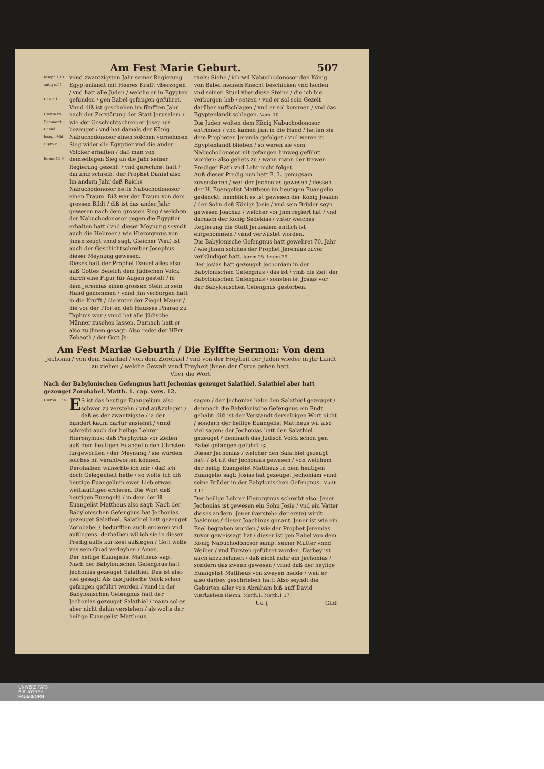Am Fest Marie Geburt. 507
Ioseph l.10 antiq c.11
Dan.2.1
Hieron in Comment. Daniel Ioseph.Vbi supra c.11.
Ierem.43.9
vnnd zwantzigsten Jahr seiner Regierung Egyptenlandt mit Heeres Krafft vberzogen / vnd hatt alle Juden / welche er in Egypten gefunden / gen Babel gefangen geführet. Vnnd diß ist geschehen im fünfften Jahr nach der Zerstörung der Statt Jerusalem / wie der Geschichtschreiber Josephus bezeuget / vnd hat damals der König Nabuchodonosor einen solchen vornehmen Sieg wider die Egyptier vnd die ander Völcker erhalten / daß man von demselbigen Sieg an die Jahr seiner Regierung gezehlt / vnd gerechnet hatt / darumb schreibt der Prophet Daniel also: Im andern Jahr deß Reichs Nabuchodonosor hette Nabuchodonosor einen Traum. Diß war der Traum von dem grossen Bildt / diß ist das ander Jahr gewesen nach dem grossen Sieg / welchen der Nabuchodonosor gegen die Egyptier erhalten hatt / vnd dieser Meynung seyndt auch die Hebreer / wie Hieronymus von jhnen zeugt vnnd sagt. Gleicher Weiß ist auch der Geschichtschreiber Josephus dieser Meynung gewesen.
Dieses hatt der Prophet Daniel alles also auß Gottes Befelch dem Jüdischen Volck durch eine Figur für Augen gestelt / in dem Jeremias einen grossen Stein in sein Hand genommen / vnnd jhn verborgen hatt in die Krufft / die vnter der Ziegel Mauer / die vor der Pforten deß Hausses Pharao zu Taphnis war / vnnd hat alle Jüdische Männer zusehen lassen. Darnach hatt er also zu jhnen gesagt: Also redet der HErr Zebaoth / der Gott Js-
raels: Siehe / ich wil Nabuchodonosor den König von Babel meinen Knecht beschicken vnd hohlen vnd seinen Stuel vber diese Steine / die ich hie verborgen hab / setzen / vnd er sol sein Gezelt darüber auffschlagen / vnd er sol kommen / vnd das Egyptenlandt schlagen. Vers. 10
Die Juden wolten dem König Nabuchodonosor entrinnen / vnd kamen jhm in die Hand / hetten sie dem Propheten Jeremia gefolget / vnd weren in Egyptenlandt blieben / so weren sie vom Nabuchodonosor nit gefangen hinweg geführt worden: also gehets zu / wann mann der trewen Prediger Rath vnd Lehr nicht folget.
Auß dieser Predig nun hatt E. L. genugsam zuverstehen / wer der Jechonias gewesen / dessen der H. Euangelist Mattheus im heutigen Euangelio gedenckt: nemblich es ist gewesen der König Joakim / der Sohn deß Königs Josie / vnd sein Brüder seyn gewesen Joachaz / welcher vor jhm regiert hat / vnd darnach der König Sedekias / vnter welches Regierung die Statt Jerusalem entlich ist eingenommen / vnnd verwüstet worden.
Die Babylonische Gefengnus hatt gewehret 70. Jahr / wie jhnen solches der Prophet Jeremias zuvor verkündiget hatt. Ierem.25. Ierem.29
Der Josias hatt gezeuget Jechoniam in der Babylonischen Gefengnus / das ist / vmb die Zeit der Babylonischen Gefengnus / sonsten ist Josias vor der Babylonischen Gefengnus gestorben.
Am Fest Mariæ Geburth / Die Eylffte Sermon: Von dem
Jechonia / von dem Salathiel / von dem Zorobael / vnd von der Freyheit der Juden wieder in jhr Landt zu ziehen / welche Gewalt vnnd Freyheit jhnen der Cyrus geben hatt.
Vber die Wort.
Nach der Babylonischen Gefengnus hatt Jechonias gezeuget Salathiel. Salathiel aber hatt gezeuget Zorobabel. Matth. 1. cap. vers. 12.
Hieron. Dan.1
ES ist das heutige Euangelium also schwer zu verstehn / vnd außzulegen / daß es der zwantzigste / ja der hundert kaum darfür ansiehet / vnnd schreibt auch der heilige Lehrer Hieronymus: daß Porphyrius vor Zeiten auß dem heutigen Euangelio den Christen fürgeworffen / der Meynung / sie würden solches nit verantworten können. Derohalben wünschte ich mir / daß ich doch Gelegenheit hette / so wolte ich diß heutige Euangelium ewer Lieb etwas weitläufftiger ercleren. Die Wort deß heutigen Euangelij / in dem der H. Euangelist Mattheus also sagt: Nach der Babylonischen Gefengnus hat Jechonias gezeuget Salathiel. Salathiel hatt gezeuget Zorobabel / bedürfften auch ercleren vnd außlegens: derhalben wil ich sie in dieser Predig auffs kürtzest außlegen / Gott wolle vns sein Gnad verleyhen / Amen.
Der heilige Euangelist Mattheus sagt: Nach der Babylonischen Gefengnus hatt Jechonias gezeuget Salathiel. Das ist also viel gesagt: Als das Jüdische Volck schon gefangen geführt worden / vnnd in der Babylonischen Gefengnus hatt der Jechonias gezeuget Salathiel / mann sol es aber nicht dahin verstehen / als wolte der heilige Euangelist Mattheus
sagen / der Jechonias habe den Salathiel gezeuget / demnach die Babylonische Gefengnus ein Endt gehabt: diß ist der Verstandt derselbigen Wort nicht / sondern der heilige Euangelist Mattheus wil also viel sagen: der Jechonias hatt den Salathiel gezeuget / demnach das Jüdisch Volck schon gen Babel gefangen geführt ist.
Dieser Jechonias / welcher den Salathiel gezeugt hatt / ist nit der Jechonias gewesen / von welchem der heilig Euangelist Mattheus in dem heutigen Euangelio sagt: Josias hat gezeuget Jechoniam vnnd seine Brüder in der Babylonischen Gefengnus. Matth. 1.11.
Der heilige Lehrer Hieronymus schreibt also: Jener Jechonias ist gewesen ein Sohn Josie / vnd ein Vatter dieses andern. Jener (verstehe der erste) wirdt Joakimus / dieser Joachinus genant. Jener ist wie ein Esel begraben worden / wie der Prophet Jeremias zuvor geweissagt hat / dieser ist gen Babel von dem König Nabuchodonosor sampt seiner Mutter vnnd Weiber / vnd Fürsten geführet worden. Darbey ist auch abzunehmen / daß nicht nuhr ein Jechonias / sondern das zween gewesen / vnnd daß der heylige Euangelist Mattheus von zweyen melde / weil er also darbey geschrieben hatt: Also seyndt die Geburten aller von Abraham biß auff David viertzehen Hieron. Matth.1. Matth.1.17.
Uu ij Glidt
UNIVERSITÄTS-
BIBLIOTHEK
PADERBORN